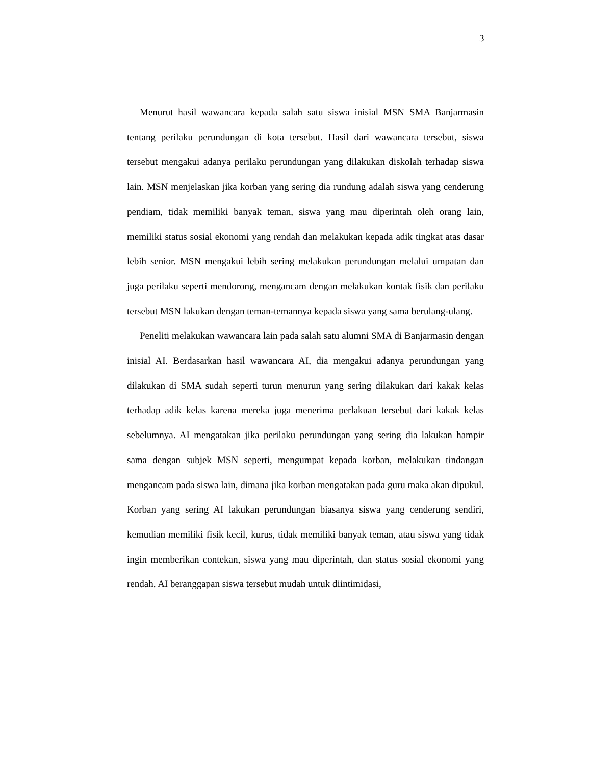3
Menurut hasil wawancara kepada salah satu siswa inisial MSN SMA Banjarmasin tentang perilaku perundungan di kota tersebut. Hasil dari wawancara tersebut, siswa tersebut mengakui adanya perilaku perundungan yang dilakukan diskolah terhadap siswa lain. MSN menjelaskan jika korban yang sering dia rundung adalah siswa yang cenderung pendiam, tidak memiliki banyak teman, siswa yang mau diperintah oleh orang lain, memiliki status sosial ekonomi yang rendah dan melakukan kepada adik tingkat atas dasar lebih senior. MSN mengakui lebih sering melakukan perundungan melalui umpatan dan juga perilaku seperti mendorong, mengancam dengan melakukan kontak fisik dan perilaku tersebut MSN lakukan dengan teman-temannya kepada siswa yang sama berulang-ulang.
Peneliti melakukan wawancara lain pada salah satu alumni SMA di Banjarmasin dengan inisial AI. Berdasarkan hasil wawancara AI, dia mengakui adanya perundungan yang dilakukan di SMA sudah seperti turun menurun yang sering dilakukan dari kakak kelas terhadap adik kelas karena mereka juga menerima perlakuan tersebut dari kakak kelas sebelumnya. AI mengatakan jika perilaku perundungan yang sering dia lakukan hampir sama dengan subjek MSN seperti, mengumpat kepada korban, melakukan tindangan mengancam pada siswa lain, dimana jika korban mengatakan pada guru maka akan dipukul. Korban yang sering AI lakukan perundungan biasanya siswa yang cenderung sendiri, kemudian memiliki fisik kecil, kurus, tidak memiliki banyak teman, atau siswa yang tidak ingin memberikan contekan, siswa yang mau diperintah, dan status sosial ekonomi yang rendah. AI beranggapan siswa tersebut mudah untuk diintimidasi,